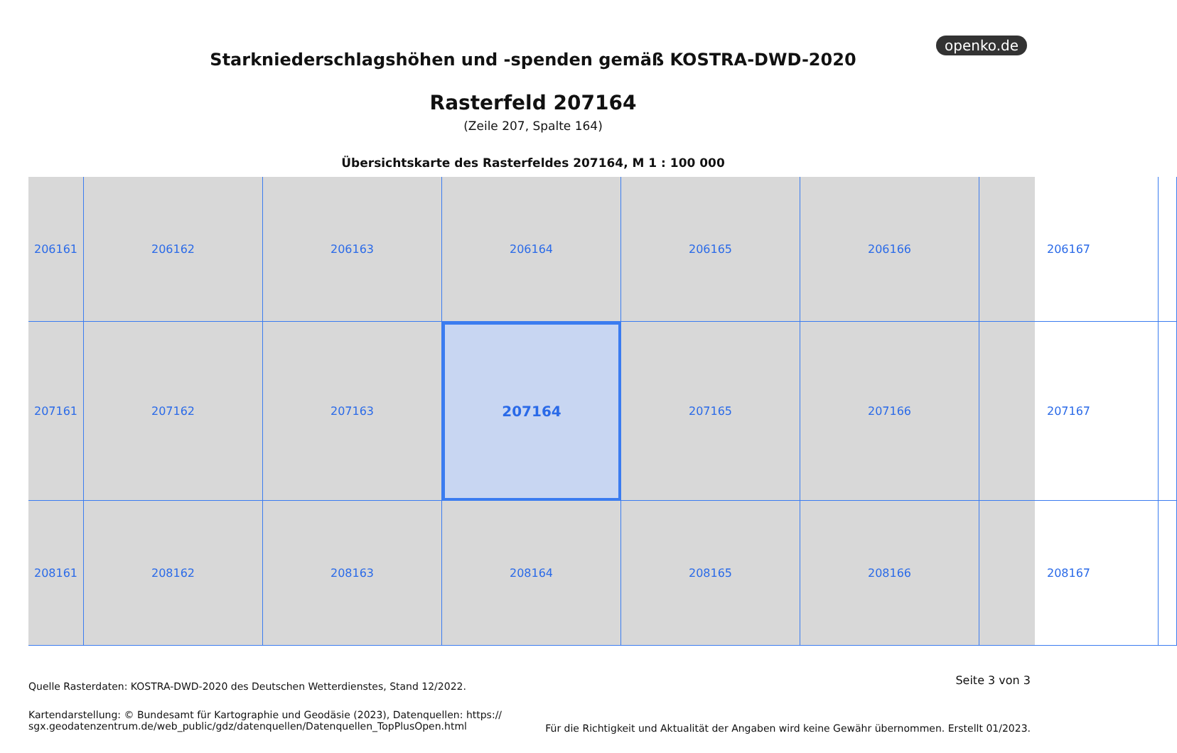openko.de
Starkniederschlagshöhen und -spenden gemäß KOSTRA-DWD-2020
Rasterfeld 207164
(Zeile 207, Spalte 164)
Übersichtskarte des Rasterfeldes 207164, M 1 : 100 000
206161
206162
206163
206164
206165
206166
206167
207161
207162
207163
207164
207165
207166
207167
208161
208162
208163
208164
208165
208166
208167
Quelle Rasterdaten: KOSTRA-DWD-2020 des Deutschen Wetterdienstes, Stand 12/2022.
Seite 3 von 3
Kartendarstellung: © Bundesamt für Kartographie und Geodäsie (2023), Datenquellen: https://
sgx.geodatenzentrum.de/web_public/gdz/datenquellen/Datenquellen_TopPlusOpen.html
Für die Richtigkeit und Aktualität der Angaben wird keine Gewähr übernommen. Erstellt 01/2023.